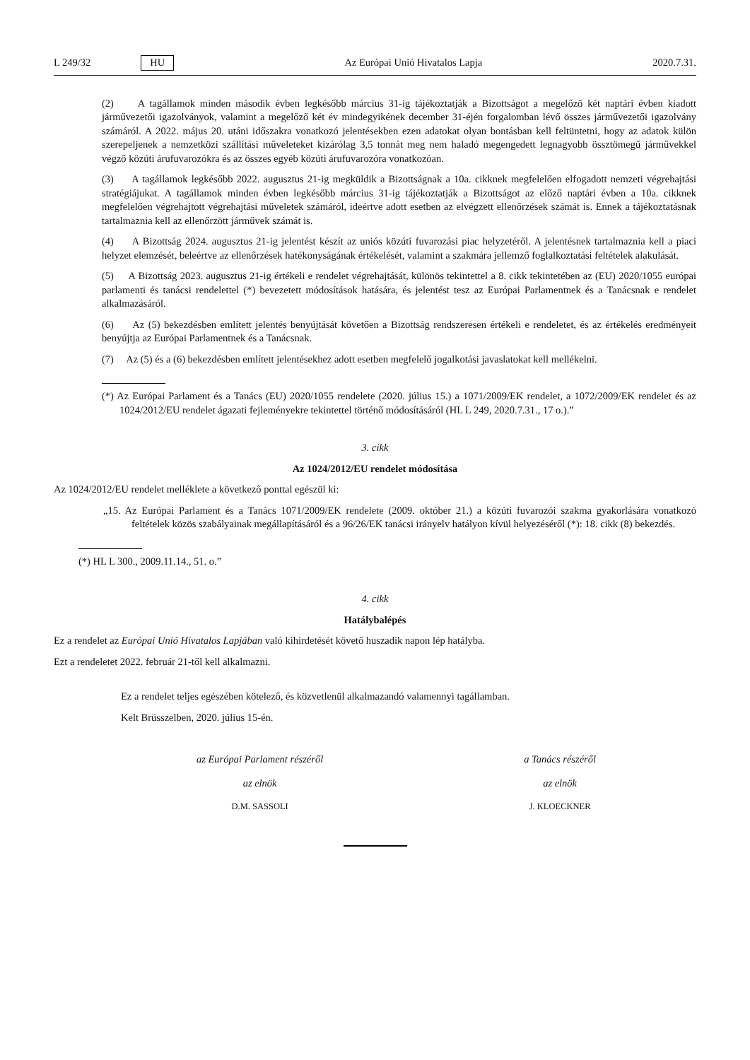L 249/32 HU Az Európai Unió Hivatalos Lapja 2020.7.31.
(2) A tagállamok minden második évben legkésőbb március 31-ig tájékoztatják a Bizottságot a megelőző két naptári évben kiadott járművezetői igazolványok, valamint a megelőző két év mindegyikének december 31-éjén forgalomban lévő összes járművezetői igazolvány számáról. A 2022. május 20. utáni időszakra vonatkozó jelentésekben ezen adatokat olyan bontásban kell feltüntetni, hogy az adatok külön szerepeljenek a nemzetközi szállítási műveleteket kizárólag 3,5 tonnát meg nem haladó megengedett legnagyobb össztömegű járművekkel végző közúti árufuvarozókra és az összes egyéb közúti árufuvarozóra vonatkozóan.
(3) A tagállamok legkésőbb 2022. augusztus 21-ig megküldik a Bizottságnak a 10a. cikknek megfelelően elfogadott nemzeti végrehajtási stratégiájukat. A tagállamok minden évben legkésőbb március 31-ig tájékoztatják a Bizottságot az előző naptári évben a 10a. cikknek megfelelően végrehajtott végrehajtási műveletek számáról, ideértve adott esetben az elvégzett ellenőrzések számát is. Ennek a tájékoztatásnak tartalmaznia kell az ellenőrzött járművek számát is.
(4) A Bizottság 2024. augusztus 21-ig jelentést készít az uniós közúti fuvarozási piac helyzetéről. A jelentésnek tartalmaznia kell a piaci helyzet elemzését, beleértve az ellenőrzések hatékonyságának értékelését, valamint a szakmára jellemző foglalkoztatási feltételek alakulását.
(5) A Bizottság 2023. augusztus 21-ig értékeli e rendelet végrehajtását, különös tekintettel a 8. cikk tekintetében az (EU) 2020/1055 európai parlamenti és tanácsi rendelettel (*) bevezetett módosítások hatására, és jelentést tesz az Európai Parlamentnek és a Tanácsnak e rendelet alkalmazásáról.
(6) Az (5) bekezdésben említett jelentés benyújtását követően a Bizottság rendszeresen értékeli e rendeletet, és az értékelés eredményeit benyújtja az Európai Parlamentnek és a Tanácsnak.
(7) Az (5) és a (6) bekezdésben említett jelentésekhez adott esetben megfelelő jogalkotási javaslatokat kell mellékelni.
(*) Az Európai Parlament és a Tanács (EU) 2020/1055 rendelete (2020. július 15.) a 1071/2009/EK rendelet, a 1072/2009/EK rendelet és az 1024/2012/EU rendelet ágazati fejleményekre tekintettel történő módosításáról (HL L 249, 2020.7.31., 17 o.).”
3. cikk
Az 1024/2012/EU rendelet módosítása
Az 1024/2012/EU rendelet melléklete a következő ponttal egészül ki:
„15. Az Európai Parlament és a Tanács 1071/2009/EK rendelete (2009. október 21.) a közúti fuvarozói szakma gyakorlására vonatkozó feltételek közös szabályainak megállapításáról és a 96/26/EK tanácsi irányelv hatályon kívül helyezéséről (*): 18. cikk (8) bekezdés.
(*) HL L 300., 2009.11.14., 51. o.”
4. cikk
Hatálybalépés
Ez a rendelet az Európai Unió Hivatalos Lapjában való kihirdetését követő huszadik napon lép hatályba.
Ezt a rendeletet 2022. február 21-től kell alkalmazni.
Ez a rendelet teljes egészében kötelező, és közvetlenül alkalmazandó valamennyi tagállamban.
Kelt Brüsszelben, 2020. július 15-én.
az Európai Parlament részéről
az elnök
D.M. SASSOLI
a Tanács részéről
az elnök
J. KLOECKNER